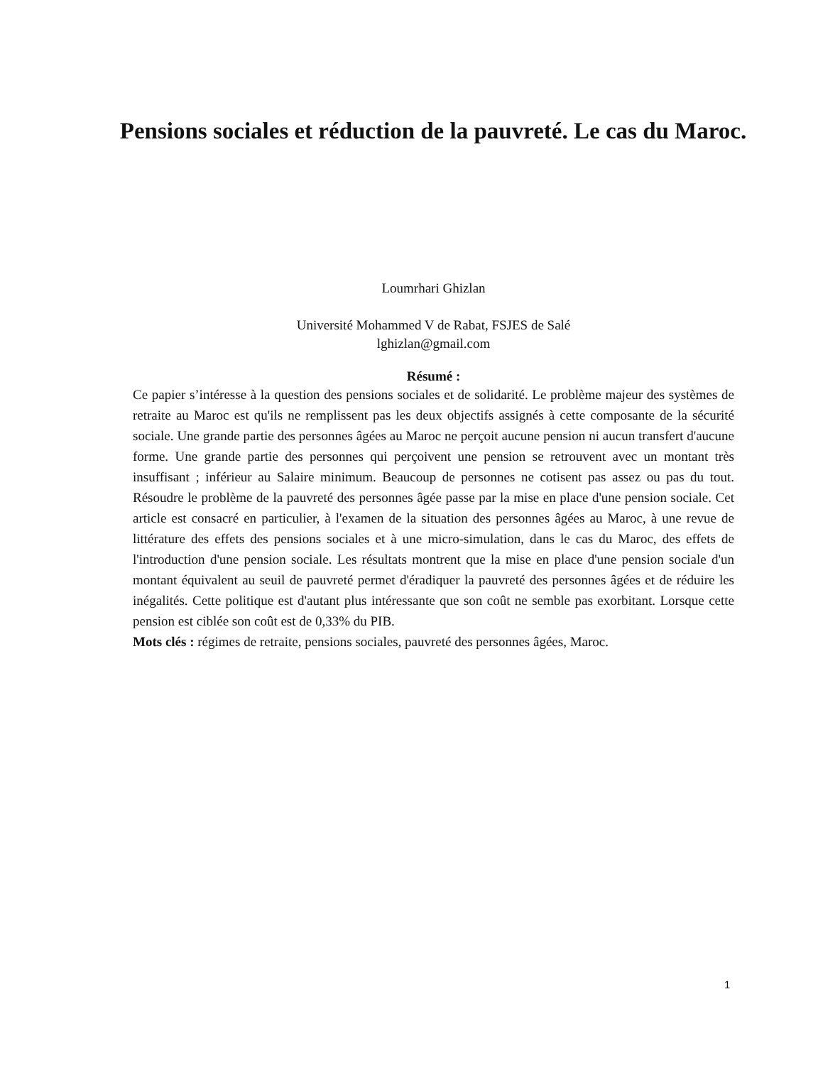Pensions sociales et réduction de la pauvreté. Le cas du Maroc.
Loumrhari Ghizlan
Université Mohammed V de Rabat, FSJES de Salé
lghizlan@gmail.com
Résumé :
Ce papier s’intéresse à la question des pensions sociales et de solidarité. Le problème majeur des systèmes de retraite au Maroc est qu'ils ne remplissent pas les deux objectifs assignés à cette composante de la sécurité sociale. Une grande partie des personnes âgées au Maroc ne perçoit aucune pension ni aucun transfert d'aucune forme. Une grande partie des personnes qui perçoivent une pension se retrouvent avec un montant très insuffisant ; inférieur au Salaire minimum. Beaucoup de personnes ne cotisent pas assez ou pas du tout. Résoudre le problème de la pauvreté des personnes âgée passe par la mise en place d'une pension sociale. Cet article est consacré en particulier, à l'examen de la situation des personnes âgées au Maroc, à une revue de littérature des effets des pensions sociales et à une micro-simulation, dans le cas du Maroc, des effets de l'introduction d'une pension sociale. Les résultats montrent que la mise en place d'une pension sociale d'un montant équivalent au seuil de pauvreté permet d'éradiquer la pauvreté des personnes âgées et de réduire les inégalités. Cette politique est d'autant plus intéressante que son coût ne semble pas exorbitant. Lorsque cette pension est ciblée son coût est de 0,33% du PIB.
Mots clés : régimes de retraite, pensions sociales, pauvreté des personnes âgées, Maroc.
1